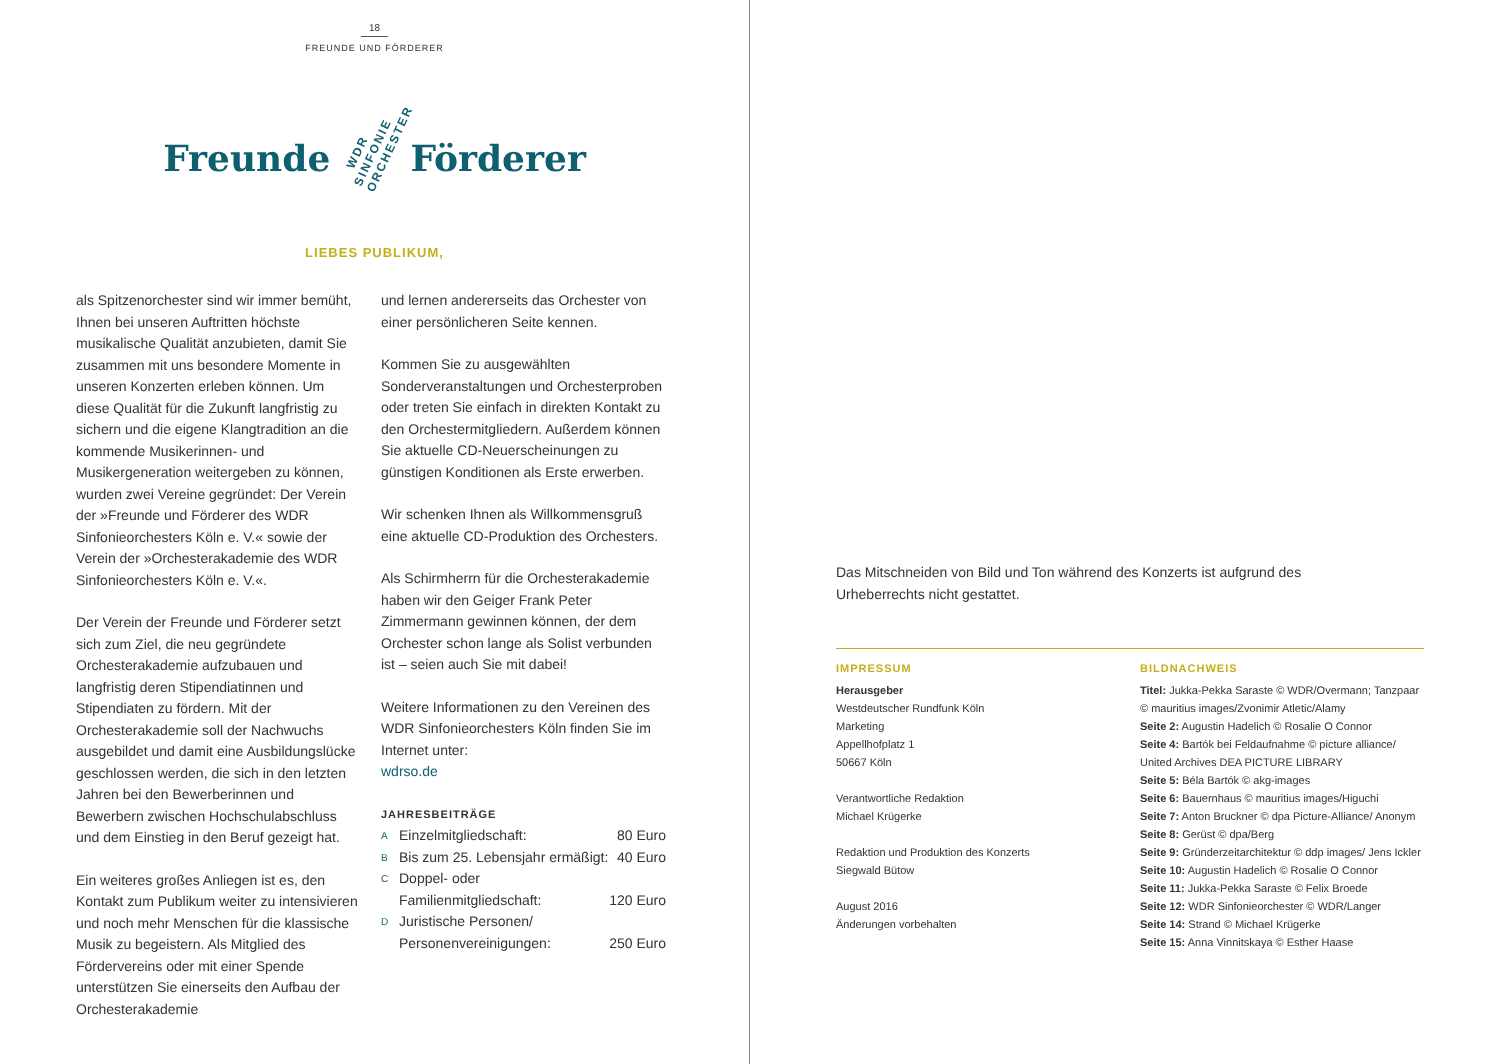18
FREUNDE UND FÖRDERER
Freunde WDR SINFONIE ORCHESTER Förderer
LIEBES PUBLIKUM,
als Spitzenorchester sind wir immer bemüht, Ihnen bei unseren Auftritten höchste musikalische Qualität anzubieten, damit Sie zusammen mit uns besondere Momente in unseren Konzerten erleben können. Um diese Qualität für die Zukunft langfristig zu sichern und die eigene Klangtradition an die kommende Musikerinnen- und Musikergeneration weitergeben zu können, wurden zwei Vereine gegründet: Der Verein der »Freunde und Förderer des WDR Sinfonieorchesters Köln e. V.« sowie der Verein der »Orchesterakademie des WDR Sinfonieorchesters Köln e. V.«.
Der Verein der Freunde und Förderer setzt sich zum Ziel, die neu gegründete Orchesterakademie aufzubauen und langfristig deren Stipendiatinnen und Stipendiaten zu fördern. Mit der Orchesterakademie soll der Nachwuchs ausgebildet und damit eine Ausbildungslücke geschlossen werden, die sich in den letzten Jahren bei den Bewerberinnen und Bewerbern zwischen Hochschulabschluss und dem Einstieg in den Beruf gezeigt hat.
Ein weiteres großes Anliegen ist es, den Kontakt zum Publikum weiter zu intensivieren und noch mehr Menschen für die klassische Musik zu begeistern. Als Mitglied des Fördervereins oder mit einer Spende unterstützen Sie einerseits den Aufbau der Orchesterakademie
und lernen andererseits das Orchester von einer persönlicheren Seite kennen.
Kommen Sie zu ausgewählten Sonderveranstaltungen und Orchesterproben oder treten Sie einfach in direkten Kontakt zu den Orchestermitgliedern. Außerdem können Sie aktuelle CD-Neuerscheinungen zu günstigen Konditionen als Erste erwerben.
Wir schenken Ihnen als Willkommensgruß eine aktuelle CD-Produktion des Orchesters.
Als Schirmherrn für die Orchesterakademie haben wir den Geiger Frank Peter Zimmermann gewinnen können, der dem Orchester schon lange als Solist verbunden ist – seien auch Sie mit dabei!
Weitere Informationen zu den Vereinen des WDR Sinfonieorchesters Köln finden Sie im Internet unter:
wdrso.de
JAHRESBEITRÄGE
| A | Einzelmitgliedschaft: | 80 Euro |
| B | Bis zum 25. Lebensjahr ermäßigt: | 40 Euro |
| C | Doppel- oder Familienmitgliedschaft: | 120 Euro |
| D | Juristische Personen/ Personenvereinigungen: | 250 Euro |
Das Mitschneiden von Bild und Ton während des Konzerts ist aufgrund des Urheberrechts nicht gestattet.
IMPRESSUM
Herausgeber
Westdeutscher Rundfunk Köln
Marketing
Appellhofplatz 1
50667 Köln
Verantwortliche Redaktion
Michael Krügerke
Redaktion und Produktion des Konzerts
Siegwald Bütow
August 2016
Änderungen vorbehalten
BILDNACHWEIS
Titel: Jukka-Pekka Saraste © WDR/Overmann; Tanzpaar © mauritius images/Zvonimir Atletic/Alamy
Seite 2: Augustin Hadelich © Rosalie O Connor
Seite 4: Bartók bei Feldaufnahme © picture alliance/ United Archives DEA PICTURE LIBRARY
Seite 5: Béla Bartók © akg-images
Seite 6: Bauernhaus © mauritius images/Higuchi
Seite 7: Anton Bruckner © dpa Picture-Alliance/ Anonym
Seite 8: Gerüst © dpa/Berg
Seite 9: Gründerzeitarchitektur © ddp images/ Jens Ickler
Seite 10: Augustin Hadelich © Rosalie O Connor
Seite 11: Jukka-Pekka Saraste © Felix Broede
Seite 12: WDR Sinfonieorchester © WDR/Langer
Seite 14: Strand © Michael Krügerke
Seite 15: Anna Vinnitskaya © Esther Haase